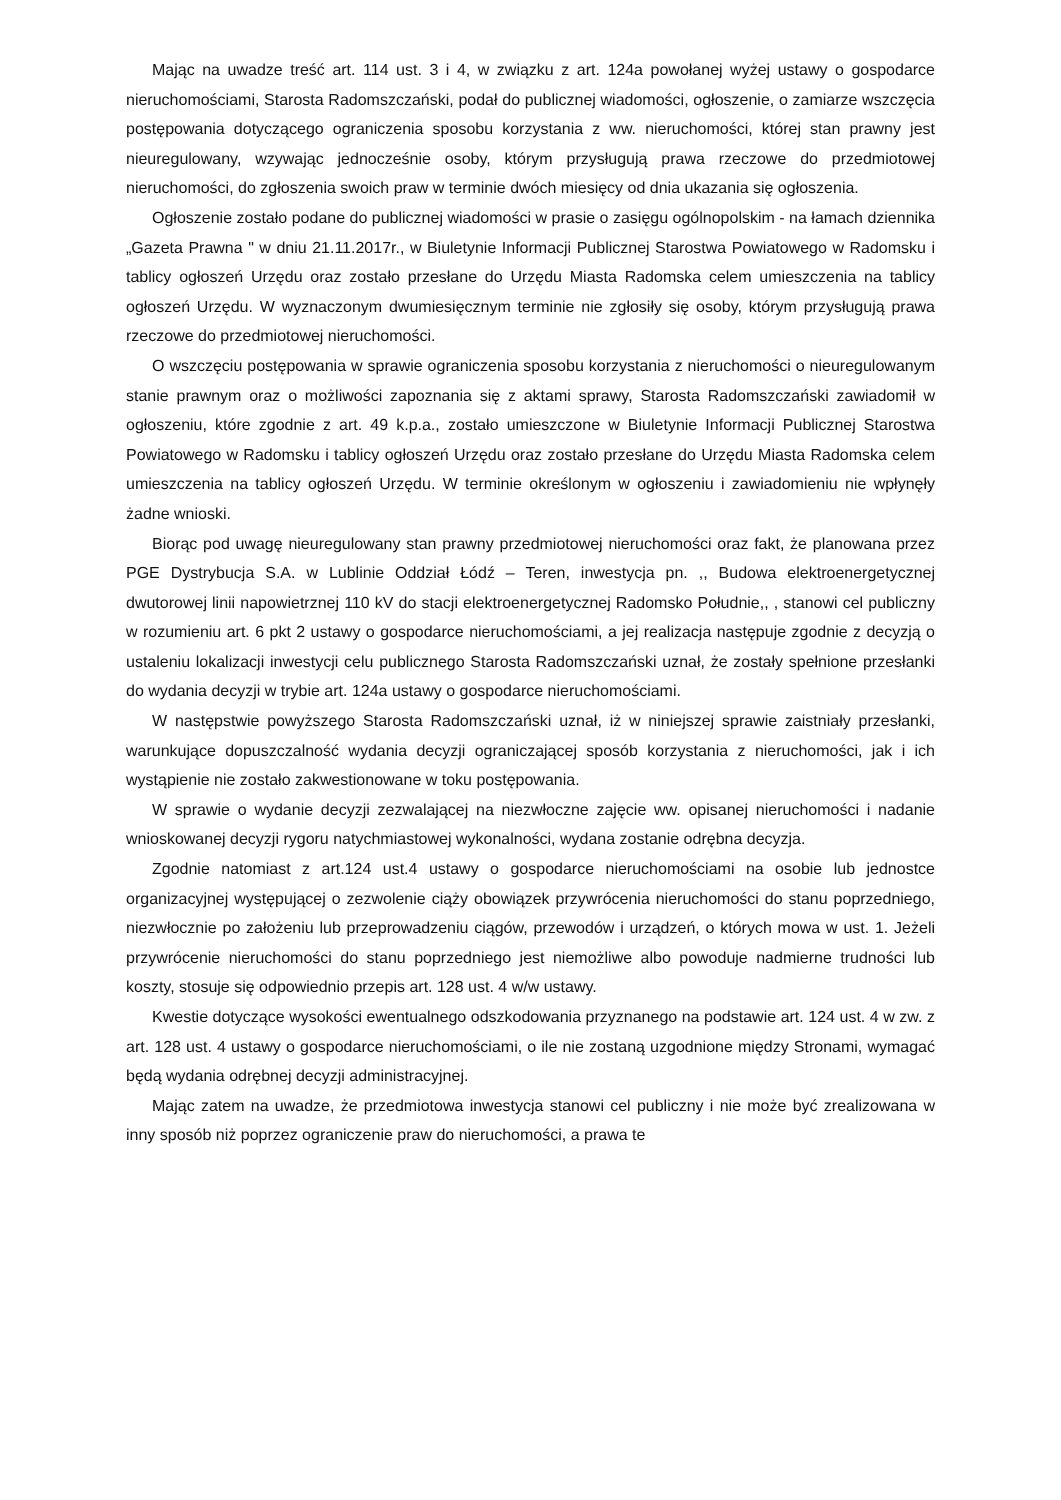Mając na uwadze treść art. 114 ust. 3 i 4, w związku z art. 124a powołanej wyżej ustawy o gospodarce nieruchomościami, Starosta Radomszczański, podał do publicznej wiadomości, ogłoszenie, o zamiarze wszczęcia postępowania dotyczącego ograniczenia sposobu korzystania z ww. nieruchomości, której stan prawny jest nieuregulowany, wzywając jednocześnie osoby, którym przysługują prawa rzeczowe do przedmiotowej nieruchomości, do zgłoszenia swoich praw w terminie dwóch miesięcy od dnia ukazania się ogłoszenia.
Ogłoszenie zostało podane do publicznej wiadomości w prasie o zasięgu ogólnopolskim - na łamach dziennika „Gazeta Prawna " w dniu 21.11.2017r., w Biuletynie Informacji Publicznej Starostwa Powiatowego w Radomsku i tablicy ogłoszeń Urzędu oraz zostało przesłane do Urzędu Miasta Radomska celem umieszczenia na tablicy ogłoszeń Urzędu. W wyznaczonym dwumiesięcznym terminie nie zgłosiły się osoby, którym przysługują prawa rzeczowe do przedmiotowej nieruchomości.
O wszczęciu postępowania w sprawie ograniczenia sposobu korzystania z nieruchomości o nieuregulowanym stanie prawnym oraz o możliwości zapoznania się z aktami sprawy, Starosta Radomszczański zawiadomił w ogłoszeniu, które zgodnie z art. 49 k.p.a., zostało umieszczone w Biuletynie Informacji Publicznej Starostwa Powiatowego w Radomsku i tablicy ogłoszeń Urzędu oraz zostało przesłane do Urzędu Miasta Radomska celem umieszczenia na tablicy ogłoszeń Urzędu. W terminie określonym w ogłoszeniu i zawiadomieniu nie wpłynęły żadne wnioski.
Biorąc pod uwagę nieuregulowany stan prawny przedmiotowej nieruchomości oraz fakt, że planowana przez PGE Dystrybucja S.A. w Lublinie Oddział Łódź – Teren, inwestycja pn. ,, Budowa elektroenergetycznej dwutorowej linii napowietrznej 110 kV do stacji elektroenergetycznej Radomsko Południe,, , stanowi cel publiczny w rozumieniu art. 6 pkt 2 ustawy o gospodarce nieruchomościami, a jej realizacja następuje zgodnie z decyzją o ustaleniu lokalizacji inwestycji celu publicznego Starosta Radomszczański uznał, że zostały spełnione przesłanki do wydania decyzji w trybie art. 124a ustawy o gospodarce nieruchomościami.
W następstwie powyższego Starosta Radomszczański uznał, iż w niniejszej sprawie zaistniały przesłanki, warunkujące dopuszczalność wydania decyzji ograniczającej sposób korzystania z nieruchomości, jak i ich wystąpienie nie zostało zakwestionowane w toku postępowania.
W sprawie o wydanie decyzji zezwalającej na niezwłoczne zajęcie ww. opisanej nieruchomości i nadanie wnioskowanej decyzji rygoru natychmiastowej wykonalności, wydana zostanie odrębna decyzja.
Zgodnie natomiast z art.124 ust.4 ustawy o gospodarce nieruchomościami na osobie lub jednostce organizacyjnej występującej o zezwolenie ciąży obowiązek przywrócenia nieruchomości do stanu poprzedniego, niezwłocznie po założeniu lub przeprowadzeniu ciągów, przewodów i urządzeń, o których mowa w ust. 1. Jeżeli przywrócenie nieruchomości do stanu poprzedniego jest niemożliwe albo powoduje nadmierne trudności lub koszty, stosuje się odpowiednio przepis art. 128 ust. 4 w/w ustawy.
Kwestie dotyczące wysokości ewentualnego odszkodowania przyznanego na podstawie art. 124 ust. 4 w zw. z art. 128 ust. 4 ustawy o gospodarce nieruchomościami, o ile nie zostaną uzgodnione między Stronami, wymagać będą wydania odrębnej decyzji administracyjnej.
Mając zatem na uwadze, że przedmiotowa inwestycja stanowi cel publiczny i nie może być zrealizowana w inny sposób niż poprzez ograniczenie praw do nieruchomości, a prawa te